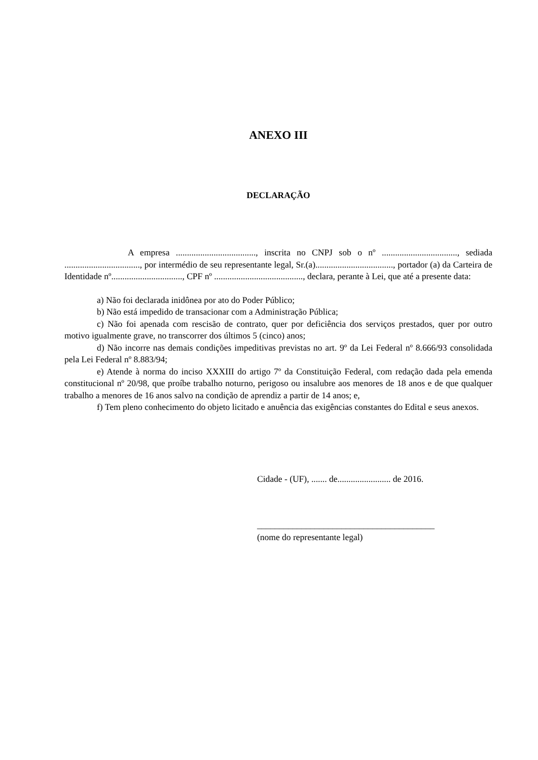ANEXO III
DECLARAÇÃO
A empresa ...................................., inscrita no CNPJ sob o nº .................................., sediada .................................., por intermédio de seu representante legal, Sr.(a)..................................., portador (a) da Carteira de Identidade nº................................, CPF nº ........................................, declara, perante à Lei, que até a presente data:
a) Não foi declarada inidônea por ato do Poder Público;
b) Não está impedido de transacionar com a Administração Pública;
c) Não foi apenada com rescisão de contrato, quer por deficiência dos serviços prestados, quer por outro motivo igualmente grave, no transcorrer dos últimos 5 (cinco) anos;
d) Não incorre nas demais condições impeditivas previstas no art. 9º da Lei Federal nº 8.666/93 consolidada pela Lei Federal nº 8.883/94;
e) Atende à norma do inciso XXXIII do artigo 7º da Constituição Federal, com redação dada pela emenda constitucional nº 20/98, que proíbe trabalho noturno, perigoso ou insalubre aos menores de 18 anos e de que qualquer trabalho a menores de 16 anos salvo na condição de aprendiz a partir de 14 anos; e,
f) Tem pleno conhecimento do objeto licitado e anuência das exigências constantes do Edital e seus anexos.
Cidade - (UF), ....... de........................ de 2016.
________________________________________
(nome do representante legal)